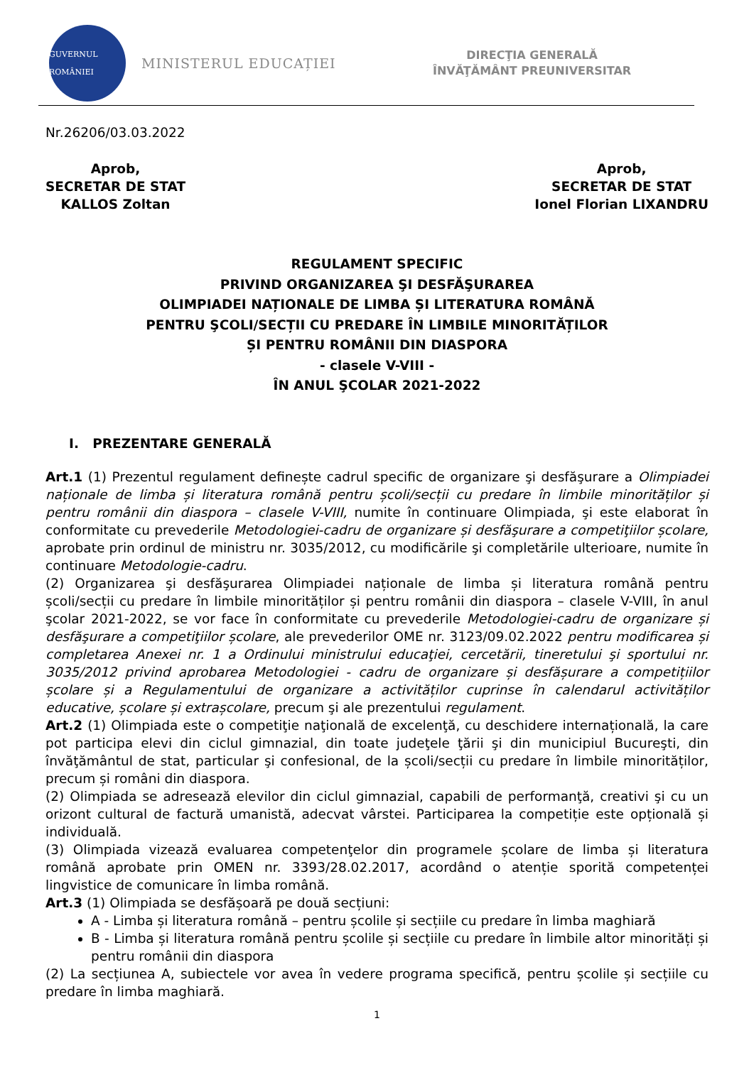GUVERNUL ROMÂNIEI
MINISTERUL EDUCAȚIEI
DIRECŢIA GENERALĂ
ÎNVĂŢĂMÂNT PREUNIVERSITAR
Nr.26206/03.03.2022
Aprob,
SECRETAR DE STAT
KALLOS Zoltan
Aprob,
SECRETAR DE STAT
Ionel Florian LIXANDRU
REGULAMENT SPECIFIC
PRIVIND ORGANIZAREA ŞI DESFĂŞURAREA
OLIMPIADEI NAȚIONALE DE LIMBA ȘI LITERATURA ROMÂNĂ
PENTRU ŞCOLI/SECȚII CU PREDARE ÎN LIMBILE MINORITĂȚILOR
ȘI PENTRU ROMÂNII DIN DIASPORA
- clasele V-VIII -
ÎN ANUL ŞCOLAR 2021-2022
I. PREZENTARE GENERALĂ
Art.1 (1) Prezentul regulament definește cadrul specific de organizare şi desfăşurare a Olimpiadei naționale de limba și literatura română pentru școli/secții cu predare în limbile minorităților și pentru românii din diaspora – clasele V-VIII, numite în continuare Olimpiada, şi este elaborat în conformitate cu prevederile Metodologiei-cadru de organizare și desfăşurare a competiţiilor școlare, aprobate prin ordinul de ministru nr. 3035/2012, cu modificările şi completările ulterioare, numite în continuare Metodologie-cadru.
(2) Organizarea şi desfăşurarea Olimpiadei naționale de limba și literatura română pentru școli/secții cu predare în limbile minorităților și pentru românii din diaspora – clasele V-VIII, în anul şcolar 2021-2022, se vor face în conformitate cu prevederile Metodologiei-cadru de organizare și desfăşurare a competiţiilor școlare, ale prevederilor OME nr. 3123/09.02.2022 pentru modificarea și completarea Anexei nr. 1 a Ordinului ministrului educaţiei, cercetării, tineretului şi sportului nr. 3035/2012 privind aprobarea Metodologiei - cadru de organizare și desfășurare a competițiilor școlare și a Regulamentului de organizare a activităților cuprinse în calendarul activităților educative, școlare și extrașcolare, precum şi ale prezentului regulament.
Art.2 (1) Olimpiada este o competiţie naţională de excelenţă, cu deschidere internațională, la care pot participa elevi din ciclul gimnazial, din toate judeţele ţării şi din municipiul Bucureşti, din învăţământul de stat, particular şi confesional, de la școli/secții cu predare în limbile minorităților, precum și români din diaspora.
(2) Olimpiada se adresează elevilor din ciclul gimnazial, capabili de performanţă, creativi şi cu un orizont cultural de factură umanistă, adecvat vârstei. Participarea la competiție este opțională și individuală.
(3) Olimpiada vizează evaluarea competenţelor din programele școlare de limba și literatura română aprobate prin OMEN nr. 3393/28.02.2017, acordând o atenție sporită competenței lingvistice de comunicare în limba română.
Art.3 (1) Olimpiada se desfășoară pe două secțiuni:
A - Limba și literatura română – pentru școlile și secțiile cu predare în limba maghiară
B - Limba și literatura română pentru școlile și secțiile cu predare în limbile altor minorități și pentru românii din diaspora
(2) La secțiunea A, subiectele vor avea în vedere programa specifică, pentru școlile și secțiile cu predare în limba maghiară.
1